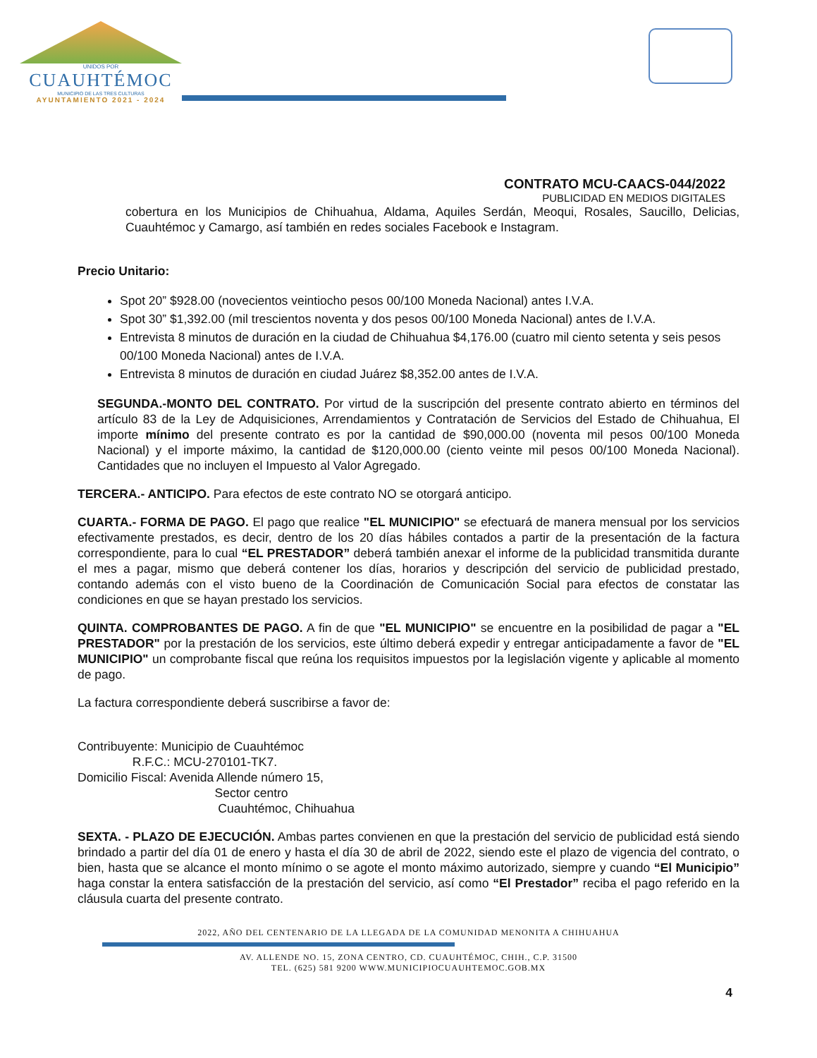UNIDOS POR
CUAUHTÉMOC
MUNICIPIO DE LAS TRES CULTURAS
AYUNTAMIENTO 2021 - 2024
CONTRATO MCU-CAACS-044/2022
PUBLICIDAD EN MEDIOS DIGITALES
cobertura en los Municipios de Chihuahua, Aldama, Aquiles Serdán, Meoqui, Rosales, Saucillo, Delicias, Cuauhtémoc y Camargo, así también en redes sociales Facebook e Instagram.
Precio Unitario:
Spot 20” $928.00 (novecientos veintiocho pesos 00/100 Moneda Nacional) antes I.V.A.
Spot 30” $1,392.00 (mil trescientos noventa y dos pesos 00/100 Moneda Nacional) antes de I.V.A.
Entrevista 8 minutos de duración en la ciudad de Chihuahua $4,176.00 (cuatro mil ciento setenta y seis pesos 00/100 Moneda Nacional) antes de I.V.A.
Entrevista 8 minutos de duración en ciudad Juárez $8,352.00 antes de I.V.A.
SEGUNDA.-MONTO DEL CONTRATO. Por virtud de la suscripción del presente contrato abierto en términos del artículo 83 de la Ley de Adquisiciones, Arrendamientos y Contratación de Servicios del Estado de Chihuahua, El importe mínimo del presente contrato es por la cantidad de $90,000.00 (noventa mil pesos 00/100 Moneda Nacional) y el importe máximo, la cantidad de $120,000.00 (ciento veinte mil pesos 00/100 Moneda Nacional). Cantidades que no incluyen el Impuesto al Valor Agregado.
TERCERA.- ANTICIPO. Para efectos de este contrato NO se otorgará anticipo.
CUARTA.- FORMA DE PAGO. El pago que realice "EL MUNICIPIO" se efectuará de manera mensual por los servicios efectivamente prestados, es decir, dentro de los 20 días hábiles contados a partir de la presentación de la factura correspondiente, para lo cual “EL PRESTADOR” deberá también anexar el informe de la publicidad transmitida durante el mes a pagar, mismo que deberá contener los días, horarios y descripción del servicio de publicidad prestado, contando además con el visto bueno de la Coordinación de Comunicación Social para efectos de constatar las condiciones en que se hayan prestado los servicios.
QUINTA. COMPROBANTES DE PAGO. A fin de que "EL MUNICIPIO" se encuentre en la posibilidad de pagar a "EL PRESTADOR" por la prestación de los servicios, este último deberá expedir y entregar anticipadamente a favor de "EL MUNICIPIO" un comprobante fiscal que reúna los requisitos impuestos por la legislación vigente y aplicable al momento de pago.
La factura correspondiente deberá suscribirse a favor de:
Contribuyente: Municipio de Cuauhtémoc
R.F.C.: MCU-270101-TK7.
Domicilio Fiscal: Avenida Allende número 15,
Sector centro
Cuauhtémoc, Chihuahua
SEXTA. - PLAZO DE EJECUCIÓN. Ambas partes convienen en que la prestación del servicio de publicidad está siendo brindado a partir del día 01 de enero y hasta el día 30 de abril de 2022, siendo este el plazo de vigencia del contrato, o bien, hasta que se alcance el monto mínimo o se agote el monto máximo autorizado, siempre y cuando “El Municipio” haga constar la entera satisfacción de la prestación del servicio, así como “El Prestador” reciba el pago referido en la cláusula cuarta del presente contrato.
2022, AÑO DEL CENTENARIO DE LA LLEGADA DE LA COMUNIDAD MENONITA A CHIHUAHUA
AV. ALLENDE NO. 15, ZONA CENTRO, CD. CUAUHTÉMOC, CHIH., C.P. 31500
TEL. (625) 581 9200 WWW.MUNICIPIOCUAUHTEMOC.GOB.MX
4